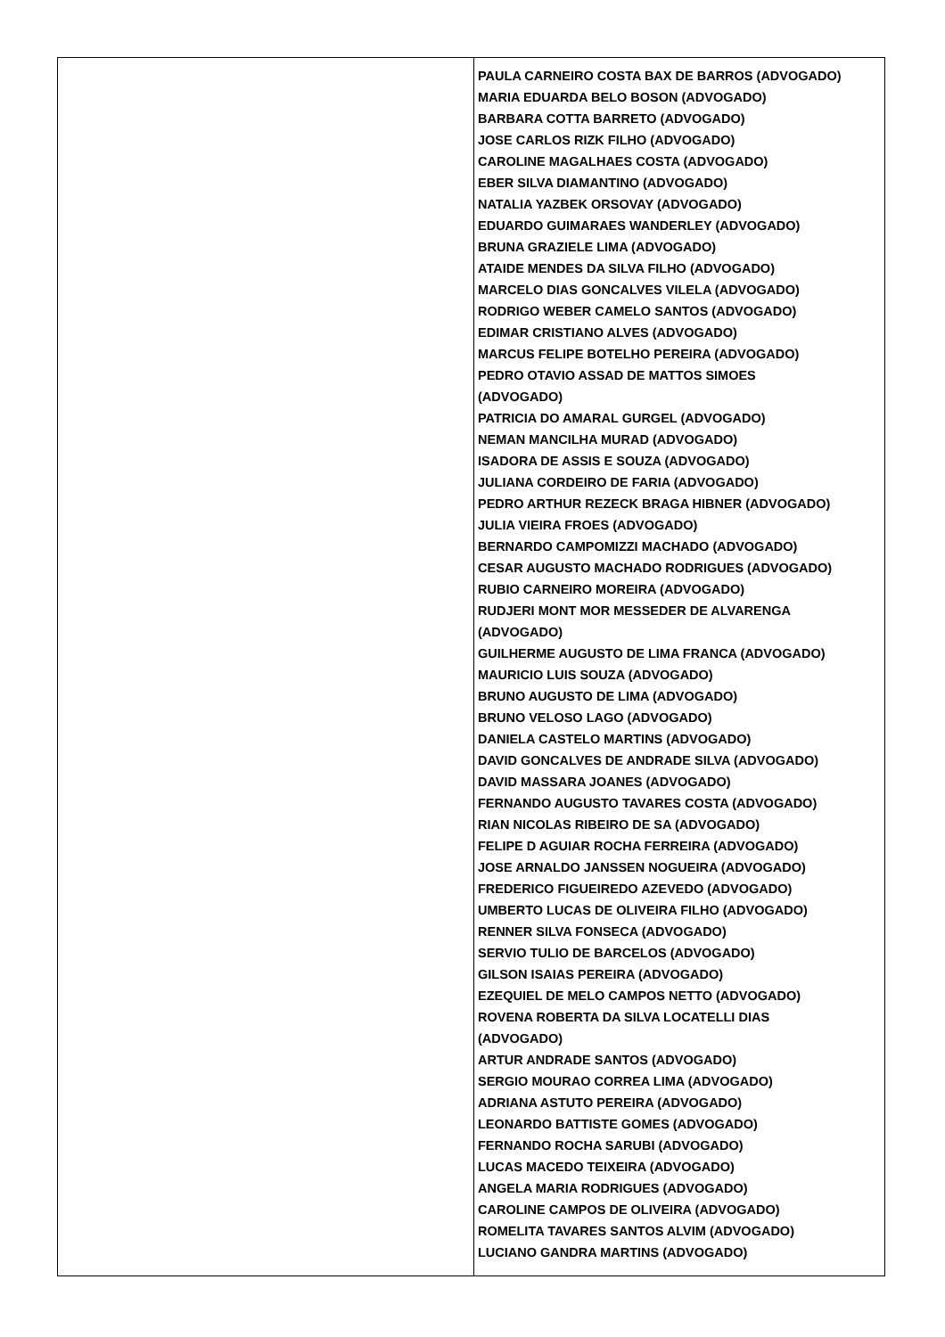| | PAULA CARNEIRO COSTA BAX DE BARROS (ADVOGADO) MARIA EDUARDA BELO BOSON (ADVOGADO) BARBARA COTTA BARRETO (ADVOGADO) JOSE CARLOS RIZK FILHO (ADVOGADO) CAROLINE MAGALHAES COSTA (ADVOGADO) EBER SILVA DIAMANTINO (ADVOGADO) NATALIA YAZBEK ORSOVAY (ADVOGADO) EDUARDO GUIMARAES WANDERLEY (ADVOGADO) BRUNA GRAZIELE LIMA (ADVOGADO) ATAIDE MENDES DA SILVA FILHO (ADVOGADO) MARCELO DIAS GONCALVES VILELA (ADVOGADO) RODRIGO WEBER CAMELO SANTOS (ADVOGADO) EDIMAR CRISTIANO ALVES (ADVOGADO) MARCUS FELIPE BOTELHO PEREIRA (ADVOGADO) PEDRO OTAVIO ASSAD DE MATTOS SIMOES (ADVOGADO) PATRICIA DO AMARAL GURGEL (ADVOGADO) NEMAN MANCILHA MURAD (ADVOGADO) ISADORA DE ASSIS E SOUZA (ADVOGADO) JULIANA CORDEIRO DE FARIA (ADVOGADO) PEDRO ARTHUR REZECK BRAGA HIBNER (ADVOGADO) JULIA VIEIRA FROES (ADVOGADO) BERNARDO CAMPOMIZZI MACHADO (ADVOGADO) CESAR AUGUSTO MACHADO RODRIGUES (ADVOGADO) RUBIO CARNEIRO MOREIRA (ADVOGADO) RUDJERI MONT MOR MESSEDER DE ALVARENGA (ADVOGADO) GUILHERME AUGUSTO DE LIMA FRANCA (ADVOGADO) MAURICIO LUIS SOUZA (ADVOGADO) BRUNO AUGUSTO DE LIMA (ADVOGADO) BRUNO VELOSO LAGO (ADVOGADO) DANIELA CASTELO MARTINS (ADVOGADO) DAVID GONCALVES DE ANDRADE SILVA (ADVOGADO) DAVID MASSARA JOANES (ADVOGADO) FERNANDO AUGUSTO TAVARES COSTA (ADVOGADO) RIAN NICOLAS RIBEIRO DE SA (ADVOGADO) FELIPE D AGUIAR ROCHA FERREIRA (ADVOGADO) JOSE ARNALDO JANSSEN NOGUEIRA (ADVOGADO) FREDERICO FIGUEIREDO AZEVEDO (ADVOGADO) UMBERTO LUCAS DE OLIVEIRA FILHO (ADVOGADO) RENNER SILVA FONSECA (ADVOGADO) SERVIO TULIO DE BARCELOS (ADVOGADO) GILSON ISAIAS PEREIRA (ADVOGADO) EZEQUIEL DE MELO CAMPOS NETTO (ADVOGADO) ROVENA ROBERTA DA SILVA LOCATELLI DIAS (ADVOGADO) ARTUR ANDRADE SANTOS (ADVOGADO) SERGIO MOURAO CORREA LIMA (ADVOGADO) ADRIANA ASTUTO PEREIRA (ADVOGADO) LEONARDO BATTISTE GOMES (ADVOGADO) FERNANDO ROCHA SARUBI (ADVOGADO) LUCAS MACEDO TEIXEIRA (ADVOGADO) ANGELA MARIA RODRIGUES (ADVOGADO) CAROLINE CAMPOS DE OLIVEIRA (ADVOGADO) ROMELITA TAVARES SANTOS ALVIM (ADVOGADO) LUCIANO GANDRA MARTINS (ADVOGADO) |